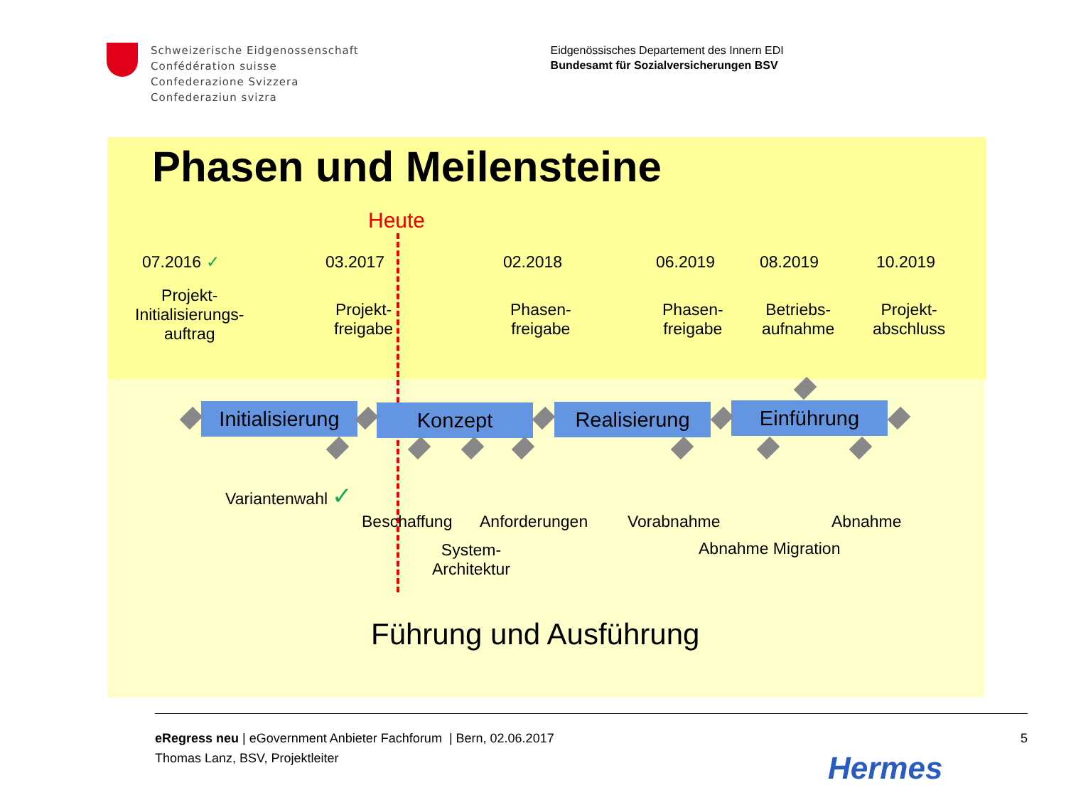Schweizerische Eidgenossenschaft
Confédération suisse
Confederazione Svizzera
Confederaziun svizra
Eidgenössisches Departement des Innern EDI
Bundesamt für Sozialversicherungen BSV
Phasen und Meilensteine
Heute
07.2016 ✓ 03.2017 02.2018 06.2019 08.2019 10.2019
Projekt-
Initialisierungs-
auftrag
Projekt-
freigabe
Phasen-
freigabe
Phasen-
freigabe
Betriebs-
aufnahme
Projekt-
abschluss
Initialisierung
Konzept Realisierung Einführung
Variantenwahl ✓
Beschaffung Anforderungen Vorabnahme Abnahme
System-
Architektur
Abnahme Migration
Führung und Ausführung
eRegress neu | eGovernment Anbieter Fachforum | Bern, 02.06.2017
Thomas Lanz, BSV, Projektleiter
5
Hermes